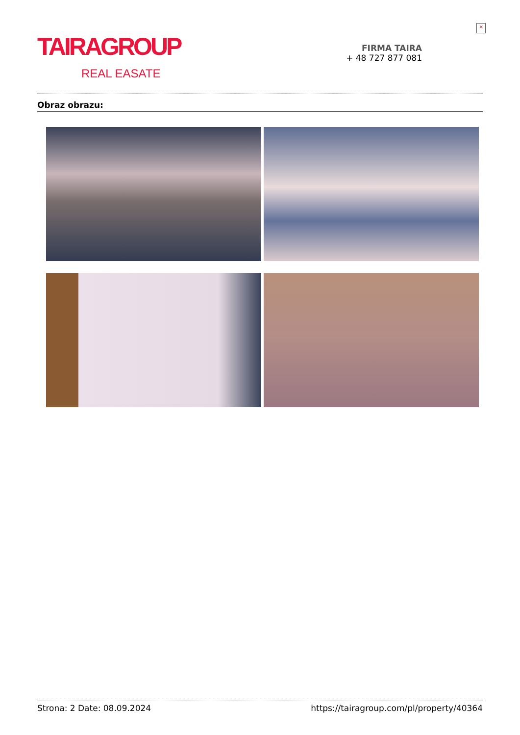×
TAIRAGROUP
REAL EASATE
FIRMA TAIRA
+ 48 727 877 081
Obraz obrazu:
Strona: 2 Date: 08.09.2024 https://tairagroup.com/pl/property/40364